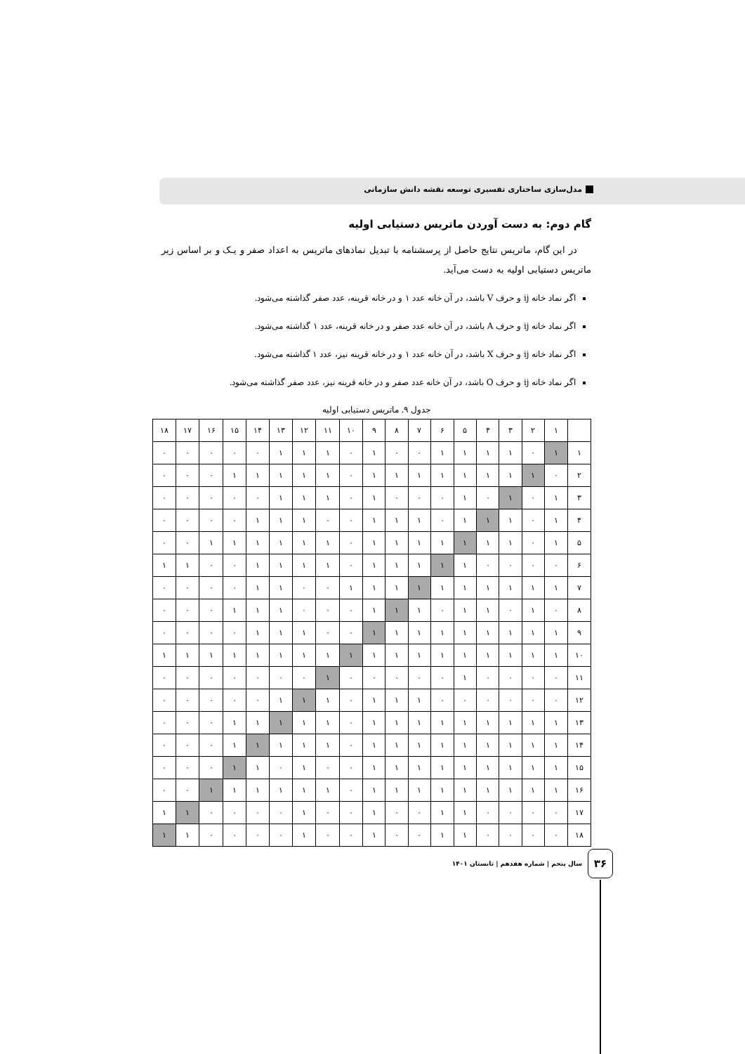مدل‌سازی ساختاری تفسیری توسعه نقشه دانش سازمانی
گام دوم: به دست آوردن ماتریس دستیابی اولیه
در این گام، ماتریس نتایج حاصل از پرسشنامه با تبدیل نمادهای ماتریس به اعداد صفر و یـک و بر اساس زیر ماتریس دستیابی اولیه به دست می‌آید.
اگر نماد خانه ij و حرف V باشد، در آن خانه عدد ۱ و در خانه قرینه، عدد صفر گذاشته می‌شود.
اگر نماد خانه ij و حرف A باشد، در آن خانه عدد صفر و در خانه قرینه، عدد ۱ گذاشته می‌شود.
اگر نماد خانه ij و حرف X باشد، در آن خانه عدد ۱ و در خانه قرینه نیز، عدد ۱ گذاشته می‌شود.
اگر نماد خانه ij و حرف O باشد، در آن خانه عدد صفر و در خانه قرینه نیز، عدد صفر گذاشته می‌شود.
جدول ۹. ماتریس دستیابی اولیه
| ۱۸ | ۱۷ | ۱۶ | ۱۵ | ۱۴ | ۱۳ | ۱۲ | ۱۱ | ۱۰ | ۹ | ۸ | ۷ | ۶ | ۵ | ۴ | ۳ | ۲ | ۱ | |
| ۰ | ۰ | ۰ | ۰ | ۰ | ۱ | ۱ | ۱ | ۰ | ۱ | ۰ | ۰ | ۱ | ۱ | ۱ | ۱ | ۰ | ۱ | ۱ |
| ۰ | ۰ | ۰ | ۱ | ۱ | ۱ | ۱ | ۱ | ۰ | ۱ | ۱ | ۱ | ۱ | ۱ | ۱ | ۱ | ۱ | ۰ | ۲ |
| ۰ | ۰ | ۰ | ۰ | ۰ | ۱ | ۱ | ۱ | ۰ | ۱ | ۰ | ۰ | ۰ | ۱ | ۰ | ۱ | ۰ | ۱ | ۳ |
| ۰ | ۰ | ۰ | ۰ | ۱ | ۱ | ۱ | ۰ | ۰ | ۱ | ۱ | ۱ | ۰ | ۱ | ۱ | ۱ | ۰ | ۱ | ۴ |
| ۰ | ۰ | ۱ | ۱ | ۱ | ۱ | ۱ | ۱ | ۰ | ۱ | ۱ | ۱ | ۱ | ۱ | ۱ | ۱ | ۰ | ۱ | ۵ |
| ۱ | ۱ | ۰ | ۰ | ۱ | ۱ | ۱ | ۱ | ۰ | ۱ | ۱ | ۱ | ۱ | ۱ | ۰ | ۰ | ۰ | ۰ | ۶ |
| ۰ | ۰ | ۰ | ۰ | ۱ | ۱ | ۰ | ۰ | ۱ | ۱ | ۱ | ۱ | ۱ | ۱ | ۱ | ۱ | ۱ | ۱ | ۷ |
| ۰ | ۰ | ۰ | ۱ | ۱ | ۱ | ۰ | ۰ | ۰ | ۱ | ۱ | ۱ | ۰ | ۱ | ۱ | ۰ | ۱ | ۰ | ۸ |
| ۰ | ۰ | ۰ | ۰ | ۱ | ۱ | ۱ | ۰ | ۰ | ۱ | ۱ | ۱ | ۱ | ۱ | ۱ | ۱ | ۱ | ۱ | ۹ |
| ۱ | ۱ | ۱ | ۱ | ۱ | ۱ | ۱ | ۱ | ۱ | ۱ | ۱ | ۱ | ۱ | ۱ | ۱ | ۱ | ۱ | ۱ | ۱۰ |
| ۰ | ۰ | ۰ | ۰ | ۰ | ۰ | ۰ | ۱ | ۰ | ۰ | ۰ | ۰ | ۰ | ۱ | ۰ | ۰ | ۰ | ۰ | ۱۱ |
| ۰ | ۰ | ۰ | ۰ | ۰ | ۱ | ۱ | ۱ | ۰ | ۱ | ۱ | ۱ | ۰ | ۰ | ۰ | ۰ | ۰ | ۰ | ۱۲ |
| ۰ | ۰ | ۰ | ۱ | ۱ | ۱ | ۱ | ۱ | ۰ | ۱ | ۱ | ۱ | ۱ | ۱ | ۱ | ۱ | ۱ | ۱ | ۱۳ |
| ۰ | ۰ | ۰ | ۱ | ۱ | ۱ | ۱ | ۱ | ۰ | ۱ | ۱ | ۱ | ۱ | ۱ | ۱ | ۱ | ۱ | ۱ | ۱۴ |
| ۰ | ۰ | ۰ | ۱ | ۱ | ۰ | ۱ | ۰ | ۰ | ۱ | ۱ | ۱ | ۱ | ۱ | ۱ | ۱ | ۱ | ۱ | ۱۵ |
| ۰ | ۰ | ۱ | ۱ | ۱ | ۱ | ۱ | ۱ | ۰ | ۱ | ۱ | ۱ | ۱ | ۱ | ۱ | ۱ | ۱ | ۱ | ۱۶ |
| ۱ | ۱ | ۰ | ۰ | ۰ | ۰ | ۱ | ۰ | ۰ | ۱ | ۰ | ۰ | ۱ | ۱ | ۰ | ۰ | ۰ | ۰ | ۱۷ |
| ۱ | ۱ | ۰ | ۰ | ۰ | ۰ | ۱ | ۰ | ۰ | ۱ | ۰ | ۰ | ۱ | ۱ | ۰ | ۰ | ۰ | ۰ | ۱۸ |
۳۶
سال پنجم | شماره هفدهم | تابستان ۱۴۰۱